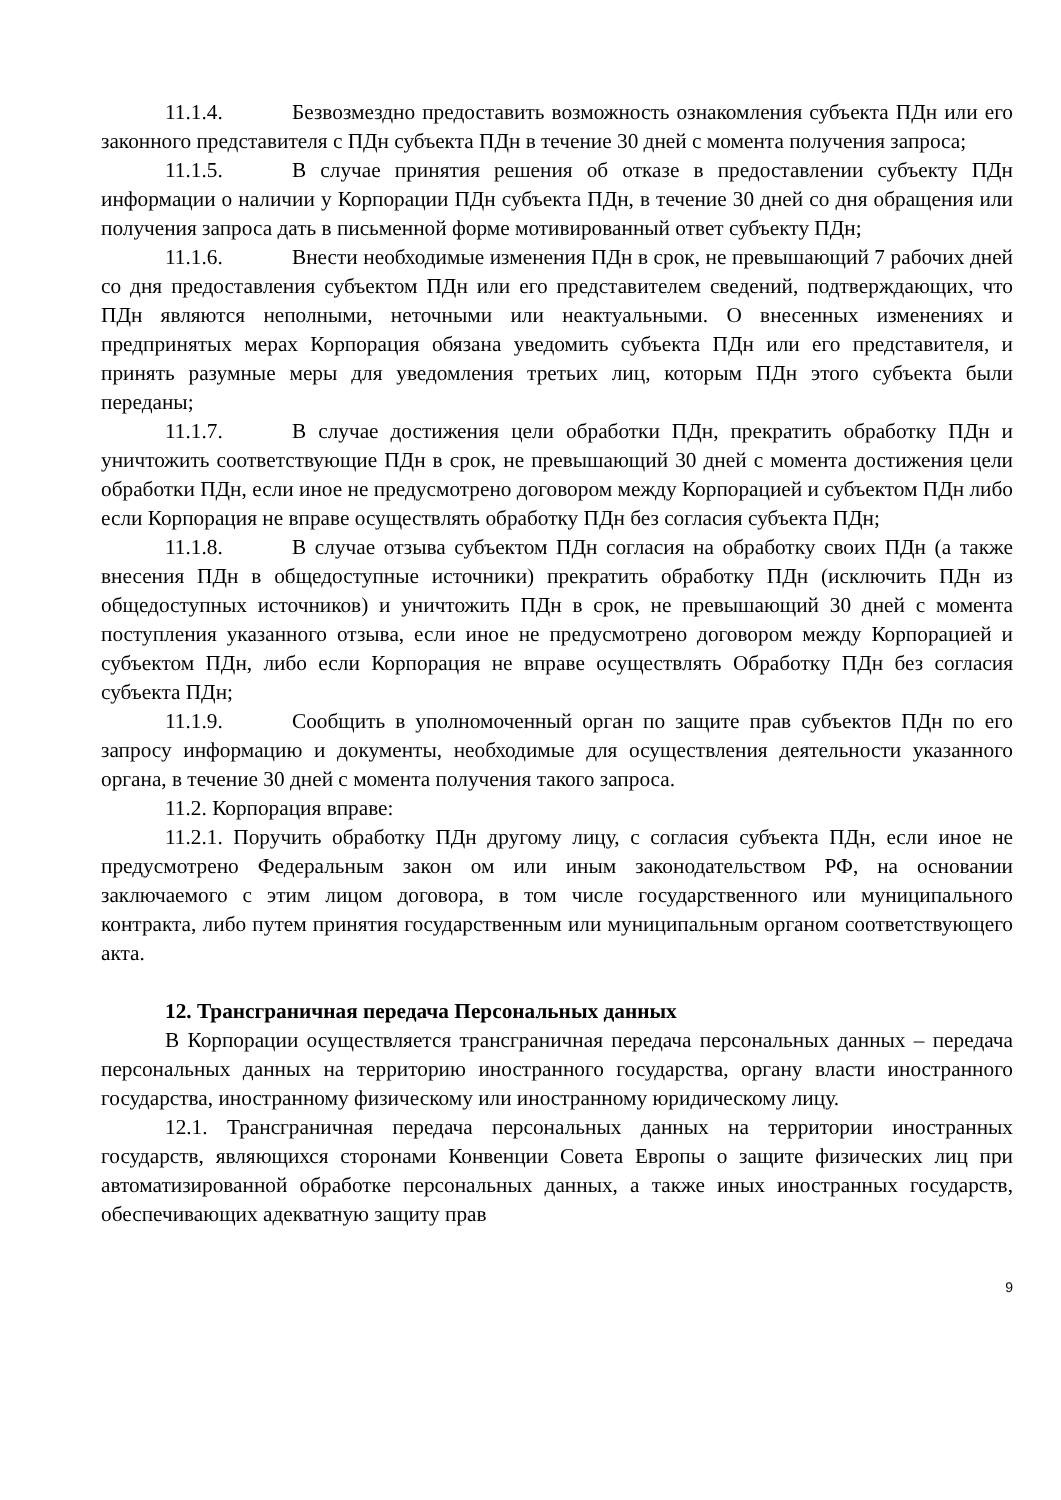11.1.4. Безвозмездно предоставить возможность ознакомления субъекта ПДн или его законного представителя с ПДн субъекта ПДн в течение 30 дней с момента получения запроса;
11.1.5. В случае принятия решения об отказе в предоставлении субъекту ПДн информации о наличии у Корпорации ПДн субъекта ПДн, в течение 30 дней со дня обращения или получения запроса дать в письменной форме мотивированный ответ субъекту ПДн;
11.1.6. Внести необходимые изменения ПДн в срок, не превышающий 7 рабочих дней со дня предоставления субъектом ПДн или его представителем сведений, подтверждающих, что ПДн являются неполными, неточными или неактуальными. О внесенных изменениях и предпринятых мерах Корпорация обязана уведомить субъекта ПДн или его представителя, и принять разумные меры для уведомления третьих лиц, которым ПДн этого субъекта были переданы;
11.1.7. В случае достижения цели обработки ПДн, прекратить обработку ПДн и уничтожить соответствующие ПДн в срок, не превышающий 30 дней с момента достижения цели обработки ПДн, если иное не предусмотрено договором между Корпорацией и субъектом ПДн либо если Корпорация не вправе осуществлять обработку ПДн без согласия субъекта ПДн;
11.1.8. В случае отзыва субъектом ПДн согласия на обработку своих ПДн (а также внесения ПДн в общедоступные источники) прекратить обработку ПДн (исключить ПДн из общедоступных источников) и уничтожить ПДн в срок, не превышающий 30 дней с момента поступления указанного отзыва, если иное не предусмотрено договором между Корпорацией и субъектом ПДн, либо если Корпорация не вправе осуществлять Обработку ПДн без согласия субъекта ПДн;
11.1.9. Сообщить в уполномоченный орган по защите прав субъектов ПДн по его запросу информацию и документы, необходимые для осуществления деятельности указанного органа, в течение 30 дней с момента получения такого запроса.
11.2. Корпорация вправе:
11.2.1. Поручить обработку ПДн другому лицу, с согласия субъекта ПДн, если иное не предусмотрено Федеральным закон ом или иным законодательством РФ, на основании заключаемого с этим лицом договора, в том числе государственного или муниципального контракта, либо путем принятия государственным или муниципальным органом соответствующего акта.
12. Трансграничная передача Персональных данных
В Корпорации осуществляется трансграничная передача персональных данных – передача персональных данных на территорию иностранного государства, органу власти иностранного государства, иностранному физическому или иностранному юридическому лицу.
12.1. Трансграничная передача персональных данных на территории иностранных государств, являющихся сторонами Конвенции Совета Европы о защите физических лиц при автоматизированной обработке персональных данных, а также иных иностранных государств, обеспечивающих адекватную защиту прав
9